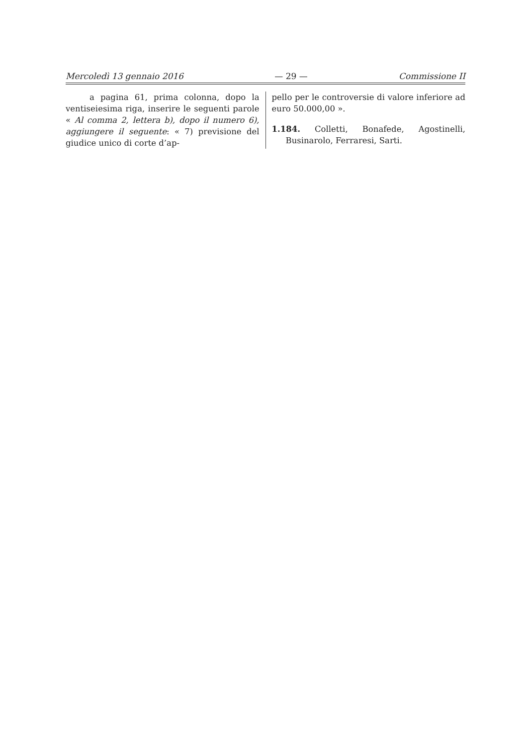Mercoledì 13 gennaio 2016 — 29 — Commissione II
a pagina 61, prima colonna, dopo la ventiseiesima riga, inserire le seguenti parole « Al comma 2, lettera b), dopo il numero 6), aggiungere il seguente: « 7) previsione del giudice unico di corte d’ap-
pello per le controversie di valore inferiore ad euro 50.000,00 ».
1.184. Colletti, Bonafede, Agostinelli, Businarolo, Ferraresi, Sarti.